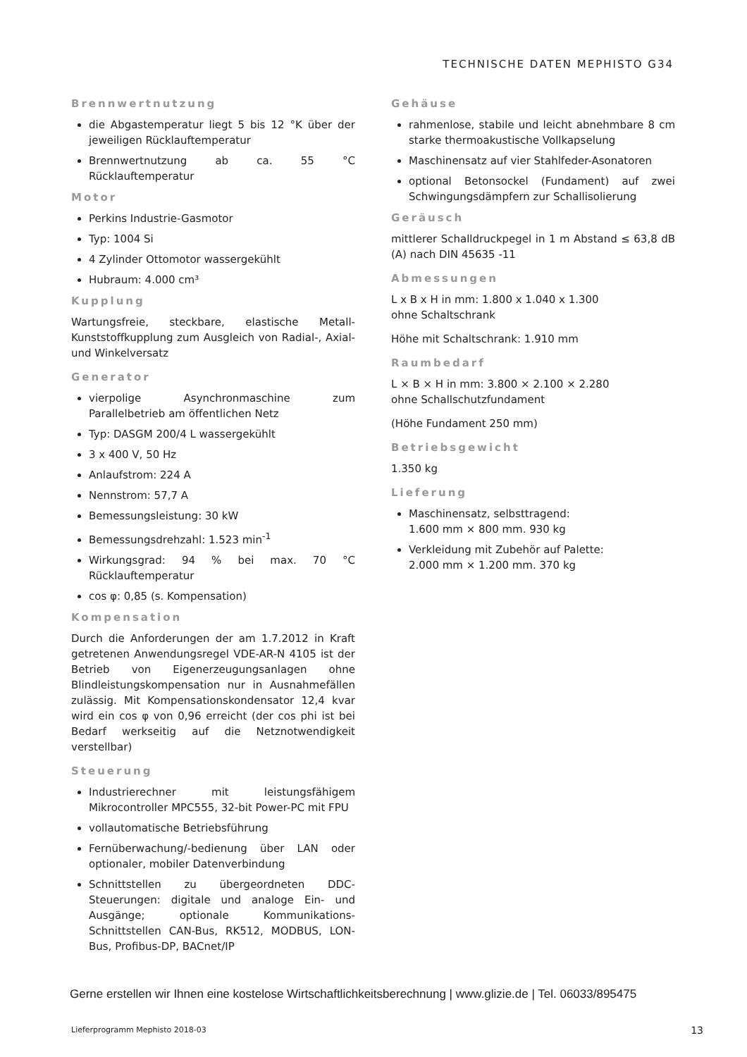TECHNISCHE DATEN MEPHISTO G34
Brennwertnutzung
die Abgastemperatur liegt 5 bis 12 °K über der jeweiligen Rücklauftemperatur
Brennwertnutzung ab ca. 55 °C Rücklauftemperatur
Motor
Perkins Industrie-Gasmotor
Typ: 1004 Si
4 Zylinder Ottomotor wassergekühlt
Hubraum: 4.000 cm³
Kupplung
Wartungsfreie, steckbare, elastische Metall-Kunststoffkupplung zum Ausgleich von Radial-, Axial- und Winkelversatz
Generator
vierpolige Asynchronmaschine zum Parallelbetrieb am öffentlichen Netz
Typ: DASGM 200/4 L wassergekühlt
3 x 400 V, 50 Hz
Anlaufstrom: 224 A
Nennstrom: 57,7 A
Bemessungsleistung: 30 kW
Bemessungsdrehzahl: 1.523 min<sup>-1</sup>
Wirkungsgrad: 94 % bei max. 70 °C Rücklauftemperatur
cos φ: 0,85 (s. Kompensation)
Kompensation
Durch die Anforderungen der am 1.7.2012 in Kraft getretenen Anwendungsregel VDE-AR-N 4105 ist der Betrieb von Eigenerzeugungsanlagen ohne Blindleistungskompensation nur in Ausnahmefällen zulässig. Mit Kompensationskondensator 12,4 kvar wird ein cos φ von 0,96 erreicht (der cos phi ist bei Bedarf werkseitig auf die Netznotwendigkeit verstellbar)
Steuerung
Industrierechner mit leistungsfähigem Mikrocontroller MPC555, 32-bit Power-PC mit FPU
vollautomatische Betriebsführung
Fernüberwachung/-bedienung über LAN oder optionaler, mobiler Datenverbindung
Schnittstellen zu übergeordneten DDC-Steuerungen: digitale und analoge Ein- und Ausgänge; optionale Kommunikations-Schnittstellen CAN-Bus, RK512, MODBUS, LON-Bus, Profibus-DP, BACnet/IP
Gehäuse
rahmenlose, stabile und leicht abnehmbare 8 cm starke thermoakustische Vollkapselung
Maschinensatz auf vier Stahlfeder-Asonatoren
optional Betonsockel (Fundament) auf zwei Schwingungsdämpfern zur Schallisolierung
Geräusch
mittlerer Schalldruckpegel in 1 m Abstand ≤ 63,8 dB (A) nach DIN 45635 -11
Abmessungen
L x B x H in mm: 1.800 x 1.040 x 1.300
ohne Schaltschrank
Höhe mit Schaltschrank: 1.910 mm
Raumbedarf
L × B × H in mm: 3.800 × 2.100 × 2.280
ohne Schallschutzfundament
(Höhe Fundament 250 mm)
Betriebsgewicht
1.350 kg
Lieferung
Maschinensatz, selbsttragend:
1.600 mm × 800 mm. 930 kg
Verkleidung mit Zubehör auf Palette:
2.000 mm × 1.200 mm. 370 kg
Gerne erstellen wir Ihnen eine kostelose Wirtschaftlichkeitsberechnung | www.glizie.de | Tel. 06033/895475
Lieferprogramm Mephisto 2018-03 13